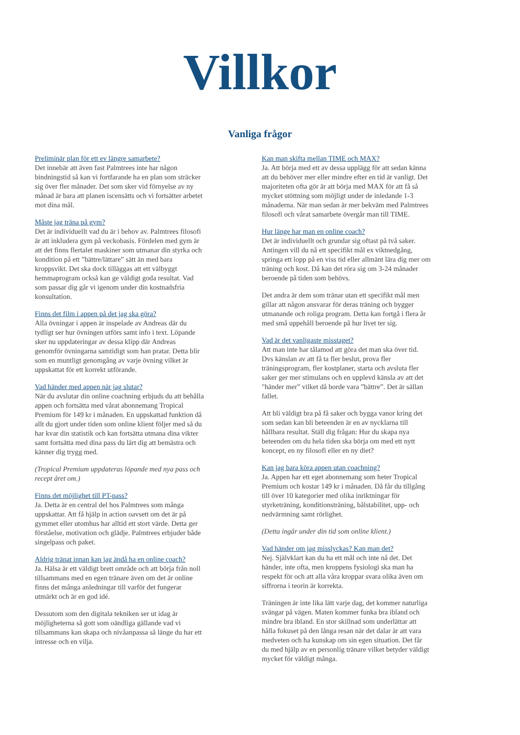Villkor
Vanliga frågor
Preliminär plan för ett ev längre samarbete?
Det innebär att även fast Palmtrees inte har någon bindningstid så kan vi fortfarande ha en plan som sträcker sig över fler månader. Det som sker vid förnyelse av ny månad är bara att planen iscensätts och vi fortsätter arbetet mot dina mål.
Måste jag träna på gym?
Det är individuellt vad du är i behov av. Palmtrees filosofi är att inkludera gym på veckobasis. Fördelen med gym är att det finns flertalet maskiner som utmanar din styrka och kondition på ett ”bättre/lättare” sätt än med bara kroppsvikt. Det ska dock tilläggas att ett välbyggt hemmaprogram också kan ge väldigt goda resultat. Vad som passar dig går vi igenom under din kostnadsfria konsultation.
Finns det film i appen på det jag ska göra?
Alla övningar i appen är inspelade av Andreas där du tydligt ser hur övningen utförs samt info i text. Löpande sker nu uppdateringar av dessa klipp där Andreas genomför övningarna samtidigt som han pratar. Detta blir som en muntligt genomgång av varje övning vilket är uppskattat för ett korrekt utförande.
Vad händer med appen när jag slutar?
När du avslutar din online coachning erbjuds du att behålla appen och fortsätta med vårat abonnemang Tropical Premium för 149 kr i månaden. En uppskattad funktion då allt du gjort under tiden som online klient följer med så du har kvar din statistik och kan fortsätta utmana dina vikter samt fortsätta med dina pass du lärt dig att bemästra och känner dig trygg med.
(Tropical Premium uppdateras löpande med nya pass och recept året om.)
Finns det möjlighet till PT-pass?
Ja. Detta är en central del hos Palmtrees som många uppskattar. Att få hjälp in action oavsett om det är på gymmet eller utomhus har alltid ett stort värde. Detta ger förståelse, motivation och glädje. Palmtrees erbjuder både singelpass och paket.
Aldrig tränat innan kan jag ändå ha en online coach?
Ja. Hälsa är ett väldigt brett område och att börja från noll tillsammans med en egen tränare även om det är online finns det många anledningar till varför det fungerar utmärkt och är en god idé.
Dessutom som den digitala tekniken ser ut idag är möjligheterna så gott som oändliga gällande vad vi tillsammans kan skapa och nivåanpassa så länge du har ett intresse och en vilja.
Kan man skifta mellan TIME och MAX?
Ja. Att börja med ett av dessa upplägg för att sedan känna att du behöver mer eller mindre efter en tid är vanligt. Det majoriteten ofta gör är att börja med MAX för att få så mycket stöttning som möjligt under de inledande 1-3 månaderna. När man sedan är mer bekväm med Palmtrees filosofi och vårat samarbete övergår man till TIME.
Hur länge har man en online coach?
Det är individuellt och grundar sig oftast på två saker. Antingen vill du nå ett specifikt mål ex viktnedgång, springa ett lopp på en viss tid eller allmänt lära dig mer om träning och kost. Då kan det röra sig om 3-24 månader beroende på tiden som behövs.
Det andra är dem som tränar utan ett specifikt mål men gillar att någon ansvarar för deras träning och bygger utmanande och roliga program. Detta kan fortgå i flera år med små uppehåll beroende på hur livet ter sig.
Vad är det vanligaste misstaget?
Att man inte har tålamod att göra det man ska över tid. Dvs känslan av att få ta fler beslut, prova fler träningsprogram, fler kostplaner, starta och avsluta fler saker ger mer stimulans och en upplevd känsla av att det "händer mer” vilket då borde vara ”bättre”. Det är sällan fallet.
Att bli väldigt bra på få saker och bygga vanor kring det som sedan kan bli beteenden är en av nycklarna till hållbara resultat. Ställ dig frågan: Hur du skapa nya beteenden om du hela tiden ska börja om med ett nytt koncept, en ny filosofi eller en ny diet?
Kan jag bara köra appen utan coachning?
Ja. Appen har ett eget abonnemang som heter Tropical Premium och kostar 149 kr i månaden. Då får du tillgång till över 10 kategorier med olika inriktningar för styrketräning, konditionsträning, bålstabilitet, upp- och nedvärmning samt rörlighet.
(Detta ingår under din tid som online klient.)
Vad händer om jag misslyckas? Kan man det?
Nej. Självklart kan du ha ett mål och inte nå det. Det händer, inte ofta, men kroppens fysiologi ska man ha respekt för och att alla våra kroppar svara olika även om siffrorna i teorin är korrekta.
Träningen är inte lika lätt varje dag, det kommer naturliga svängar på vägen. Maten kommer funka bra ibland och mindre bra ibland. En stor skillnad som underlättar att hålla fokuset på den långa resan när det dalar är att vara medveten och ha kunskap om sin egen situation. Det får du med hjälp av en personlig tränare vilket betyder väldigt mycket för väldigt många.